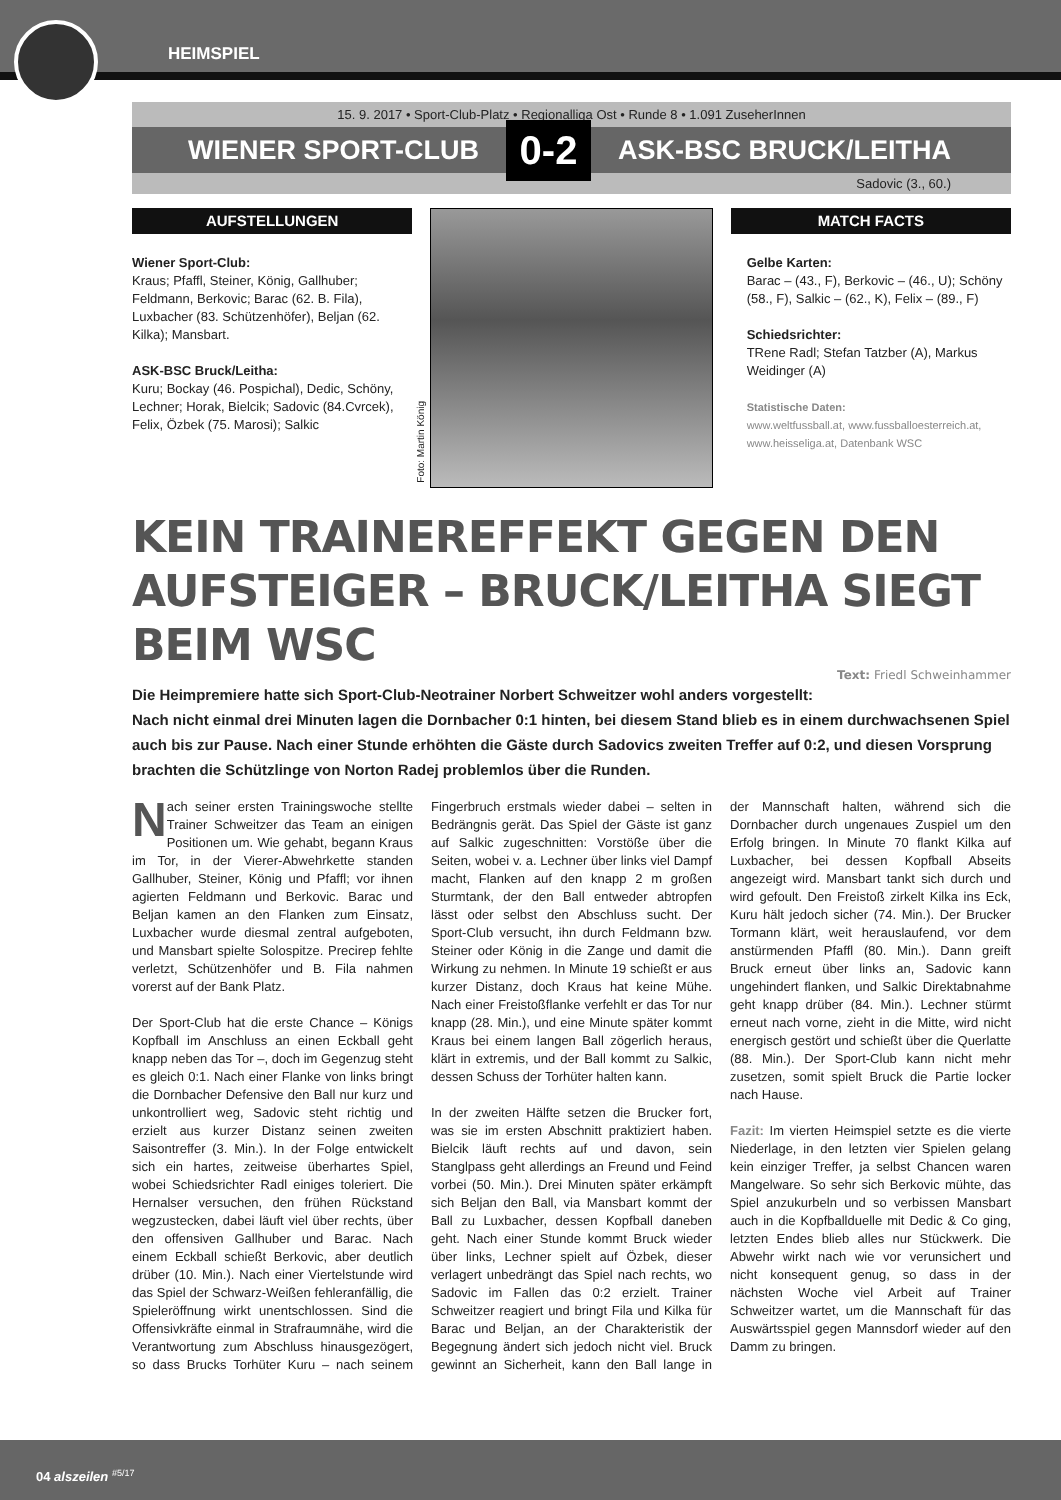HEIMSPIEL
15. 9. 2017 • Sport-Club-Platz • Regionalliga Ost • Runde 8 • 1.091 ZuseherInnen
WIENER SPORT-CLUB 0-2 ASK-BSC BRUCK/LEITHA
Sadovic (3., 60.)
AUFSTELLUNGEN
Wiener Sport-Club:
Kraus; Pfaffl, Steiner, König, Gallhuber; Feldmann, Berkovic; Barac (62. B. Fila), Luxbacher (83. Schützenhöfer), Beljan (62. Kilka); Mansbart.
ASK-BSC Bruck/Leitha:
Kuru; Bockay (46. Pospichal), Dedic, Schöny, Lechner; Horak, Bielcik; Sadovic (84.Cvrcek), Felix, Özbek (75. Marosi); Salkic
Foto: Martin König
MATCH FACTS
Gelbe Karten:
Barac – (43., F), Berkovic – (46., U); Schöny (58., F), Salkic – (62., K), Felix – (89., F)
Schiedsrichter:
TRene Radl; Stefan Tatzber (A), Markus Weidinger (A)
Statistische Daten:
www.weltfussball.at, www.fussballoesterreich.at, www.heisseliga.at, Datenbank WSC
KEIN TRAINEREFFEKT GEGEN DEN AUFSTEIGER – BRUCK/LEITHA SIEGT BEIM WSC Text: Friedl Schweinhammer
Die Heimpremiere hatte sich Sport-Club-Neotrainer Norbert Schweitzer wohl anders vorgestellt: Nach nicht einmal drei Minuten lagen die Dornbacher 0:1 hinten, bei diesem Stand blieb es in einem durchwachsenen Spiel auch bis zur Pause. Nach einer Stunde erhöhten die Gäste durch Sadovics zweiten Treffer auf 0:2, und diesen Vorsprung brachten die Schützlinge von Norton Radej problemlos über die Runden.
Nach seiner ersten Trainingswoche stellte Trainer Schweitzer das Team an einigen Positionen um. Wie gehabt, begann Kraus im Tor, in der Vierer-Abwehrkette standen Gallhuber, Steiner, König und Pfaffl; vor ihnen agierten Feldmann und Berkovic. Barac und Beljan kamen an den Flanken zum Einsatz, Luxbacher wurde diesmal zentral aufgeboten, und Mansbart spielte Solospitze. Precirep fehlte verletzt, Schützenhöfer und B. Fila nahmen vorerst auf der Bank Platz.
Der Sport-Club hat die erste Chance – Königs Kopfball im Anschluss an einen Eckball geht knapp neben das Tor –, doch im Gegenzug steht es gleich 0:1. Nach einer Flanke von links bringt die Dornbacher Defensive den Ball nur kurz und unkontrolliert weg, Sadovic steht richtig und erzielt aus kurzer Distanz seinen zweiten Saisontreffer (3. Min.). In der Folge entwickelt sich ein hartes, zeitweise überhartes Spiel, wobei Schiedsrichter Radl einiges toleriert. Die Hernalser versuchen, den frühen Rückstand wegzustecken, dabei läuft viel über rechts, über den offensiven Gallhuber und Barac. Nach einem Eckball schießt Berkovic, aber deutlich drüber (10. Min.). Nach einer Viertelstunde wird das Spiel der Schwarz-Weißen fehleranfällig, die Spieleröffnung wirkt unentschlossen. Sind die Offensivkräfte einmal in Strafraumnähe, wird die Verantwortung zum Abschluss hinausgezögert, so dass Brucks Torhüter Kuru – nach seinem Fingerbruch erstmals wieder dabei – selten in Bedrängnis gerät. Das Spiel der Gäste ist ganz auf Salkic zugeschnitten: Vorstöße über die Seiten, wobei v. a. Lechner über links viel Dampf macht, Flanken auf den knapp 2 m großen Sturmtank, der den Ball entweder abtropfen lässt oder selbst den Abschluss sucht. Der Sport-Club versucht, ihn durch Feldmann bzw. Steiner oder König in die Zange und damit die Wirkung zu nehmen. In Minute 19 schießt er aus kurzer Distanz, doch Kraus hat keine Mühe. Nach einer Freistoßflanke verfehlt er das Tor nur knapp (28. Min.), und eine Minute später kommt Kraus bei einem langen Ball zögerlich heraus, klärt in extremis, und der Ball kommt zu Salkic, dessen Schuss der Torhüter halten kann.
In der zweiten Hälfte setzen die Brucker fort, was sie im ersten Abschnitt praktiziert haben. Bielcik läuft rechts auf und davon, sein Stanglpass geht allerdings an Freund und Feind vorbei (50. Min.). Drei Minuten später erkämpft sich Beljan den Ball, via Mansbart kommt der Ball zu Luxbacher, dessen Kopfball daneben geht. Nach einer Stunde kommt Bruck wieder über links, Lechner spielt auf Özbek, dieser verlagert unbedrängt das Spiel nach rechts, wo Sadovic im Fallen das 0:2 erzielt. Trainer Schweitzer reagiert und bringt Fila und Kilka für Barac und Beljan, an der Charakteristik der Begegnung ändert sich jedoch nicht viel. Bruck gewinnt an Sicherheit, kann den Ball lange in der Mannschaft halten, während sich die Dornbacher durch ungenaues Zuspiel um den Erfolg bringen. In Minute 70 flankt Kilka auf Luxbacher, bei dessen Kopfball Abseits angezeigt wird. Mansbart tankt sich durch und wird gefoult. Den Freistoß zirkelt Kilka ins Eck, Kuru hält jedoch sicher (74. Min.). Der Brucker Tormann klärt, weit herauslaufend, vor dem anstürmenden Pfaffl (80. Min.). Dann greift Bruck erneut über links an, Sadovic kann ungehindert flanken, und Salkic Direktabnahme geht knapp drüber (84. Min.). Lechner stürmt erneut nach vorne, zieht in die Mitte, wird nicht energisch gestört und schießt über die Querlatte (88. Min.). Der Sport-Club kann nicht mehr zusetzen, somit spielt Bruck die Partie locker nach Hause.
Fazit: Im vierten Heimspiel setzte es die vierte Niederlage, in den letzten vier Spielen gelang kein einziger Treffer, ja selbst Chancen waren Mangelware. So sehr sich Berkovic mühte, das Spiel anzukurbeln und so verbissen Mansbart auch in die Kopfballduelle mit Dedic & Co ging, letzten Endes blieb alles nur Stückwerk. Die Abwehr wirkt nach wie vor verunsichert und nicht konsequent genug, so dass in der nächsten Woche viel Arbeit auf Trainer Schweitzer wartet, um die Mannschaft für das Auswärtsspiel gegen Mannsdorf wieder auf den Damm zu bringen.
04 alszeilen <sup>#5/17</sup>